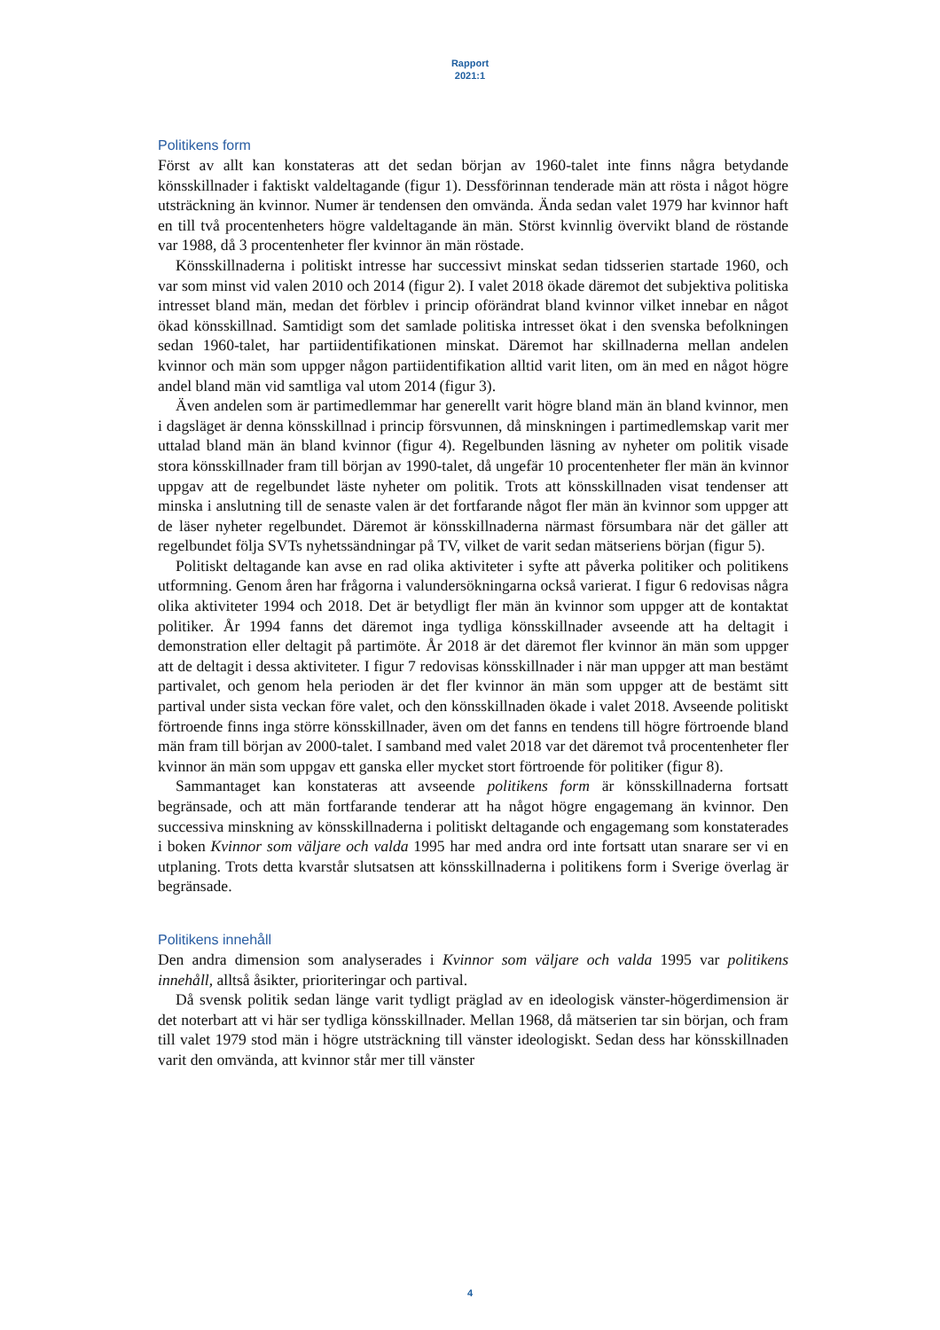Rapport
2021:1
Politikens form
Först av allt kan konstateras att det sedan början av 1960-talet inte finns några betydande könsskillnader i faktiskt valdeltagande (figur 1). Dessförinnan tenderade män att rösta i något högre utsträckning än kvinnor. Numer är tendensen den omvända. Ända sedan valet 1979 har kvinnor haft en till två procentenheters högre valdeltagande än män. Störst kvinnlig övervikt bland de röstande var 1988, då 3 procentenheter fler kvinnor än män röstade.
Könsskillnaderna i politiskt intresse har successivt minskat sedan tidsserien startade 1960, och var som minst vid valen 2010 och 2014 (figur 2). I valet 2018 ökade däremot det subjektiva politiska intresset bland män, medan det förblev i princip oförändrat bland kvinnor vilket innebar en något ökad könsskillnad. Samtidigt som det samlade politiska intresset ökat i den svenska befolkningen sedan 1960-talet, har partiidentifikationen minskat. Däremot har skillnaderna mellan andelen kvinnor och män som uppger någon partiidentifikation alltid varit liten, om än med en något högre andel bland män vid samtliga val utom 2014 (figur 3).
Även andelen som är partimedlemmar har generellt varit högre bland män än bland kvinnor, men i dagsläget är denna könsskillnad i princip försvunnen, då minskningen i partimedlemskap varit mer uttalad bland män än bland kvinnor (figur 4). Regelbunden läsning av nyheter om politik visade stora könsskillnader fram till början av 1990-talet, då ungefär 10 procentenheter fler män än kvinnor uppgav att de regelbundet läste nyheter om politik. Trots att könsskillnaden visat tendenser att minska i anslutning till de senaste valen är det fortfarande något fler män än kvinnor som uppger att de läser nyheter regelbundet. Däremot är könsskillnaderna närmast försumbara när det gäller att regelbundet följa SVTs nyhetssändningar på TV, vilket de varit sedan mätseriens början (figur 5).
Politiskt deltagande kan avse en rad olika aktiviteter i syfte att påverka politiker och politikens utformning. Genom åren har frågorna i valundersökningarna också varierat. I figur 6 redovisas några olika aktiviteter 1994 och 2018. Det är betydligt fler män än kvinnor som uppger att de kontaktat politiker. År 1994 fanns det däremot inga tydliga könsskillnader avseende att ha deltagit i demonstration eller deltagit på partimöte. År 2018 är det däremot fler kvinnor än män som uppger att de deltagit i dessa aktiviteter. I figur 7 redovisas könsskillnader i när man uppger att man bestämt partivalet, och genom hela perioden är det fler kvinnor än män som uppger att de bestämt sitt partival under sista veckan före valet, och den könsskillnaden ökade i valet 2018. Avseende politiskt förtroende finns inga större könsskillnader, även om det fanns en tendens till högre förtroende bland män fram till början av 2000-talet. I samband med valet 2018 var det däremot två procentenheter fler kvinnor än män som uppgav ett ganska eller mycket stort förtroende för politiker (figur 8).
Sammantaget kan konstateras att avseende politikens form är könsskillnaderna fortsatt begränsade, och att män fortfarande tenderar att ha något högre engagemang än kvinnor. Den successiva minskning av könsskillnaderna i politiskt deltagande och engagemang som konstaterades i boken Kvinnor som väljare och valda 1995 har med andra ord inte fortsatt utan snarare ser vi en utplaning. Trots detta kvarstår slutsatsen att könsskillnaderna i politikens form i Sverige överlag är begränsade.
Politikens innehåll
Den andra dimension som analyserades i Kvinnor som väljare och valda 1995 var politikens innehåll, alltså åsikter, prioriteringar och partival.
Då svensk politik sedan länge varit tydligt präglad av en ideologisk vänster-högerdimension är det noterbart att vi här ser tydliga könsskillnader. Mellan 1968, då mätserien tar sin början, och fram till valet 1979 stod män i högre utsträckning till vänster ideologiskt. Sedan dess har könsskillnaden varit den omvända, att kvinnor står mer till vänster
4